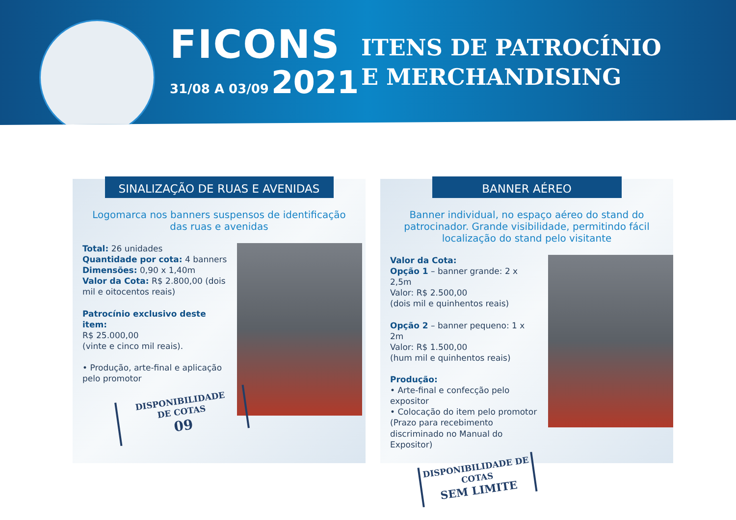FICONS
31/08 A 03/09 2021
ITENS DE PATROCÍNIO
E MERCHANDISING
SINALIZAÇÃO DE RUAS E AVENIDAS
Logomarca nos banners suspensos de identificação das ruas e avenidas
Total: 26 unidades
Quantidade por cota: 4 banners
Dimensões: 0,90 x 1,40m
Valor da Cota: R$ 2.800,00 (dois mil e oitocentos reais)
Patrocínio exclusivo deste item:
R$ 25.000,00
(vinte e cinco mil reais).
• Produção, arte-final e aplicação pelo promotor
DISPONIBILIDADE
DE COTAS
09
BANNER AÉREO
Banner individual, no espaço aéreo do stand do patrocinador. Grande visibilidade, permitindo fácil localização do stand pelo visitante
Valor da Cota:
Opção 1 – banner grande: 2 x 2,5m
Valor: R$ 2.500,00
(dois mil e quinhentos reais)
Opção 2 – banner pequeno: 1 x 2m
Valor: R$ 1.500,00
(hum mil e quinhentos reais)
Produção:
• Arte-final e confecção pelo expositor
• Colocação do item pelo promotor (Prazo para recebimento discriminado no Manual do Expositor)
DISPONIBILIDADE DE COTAS
SEM LIMITE